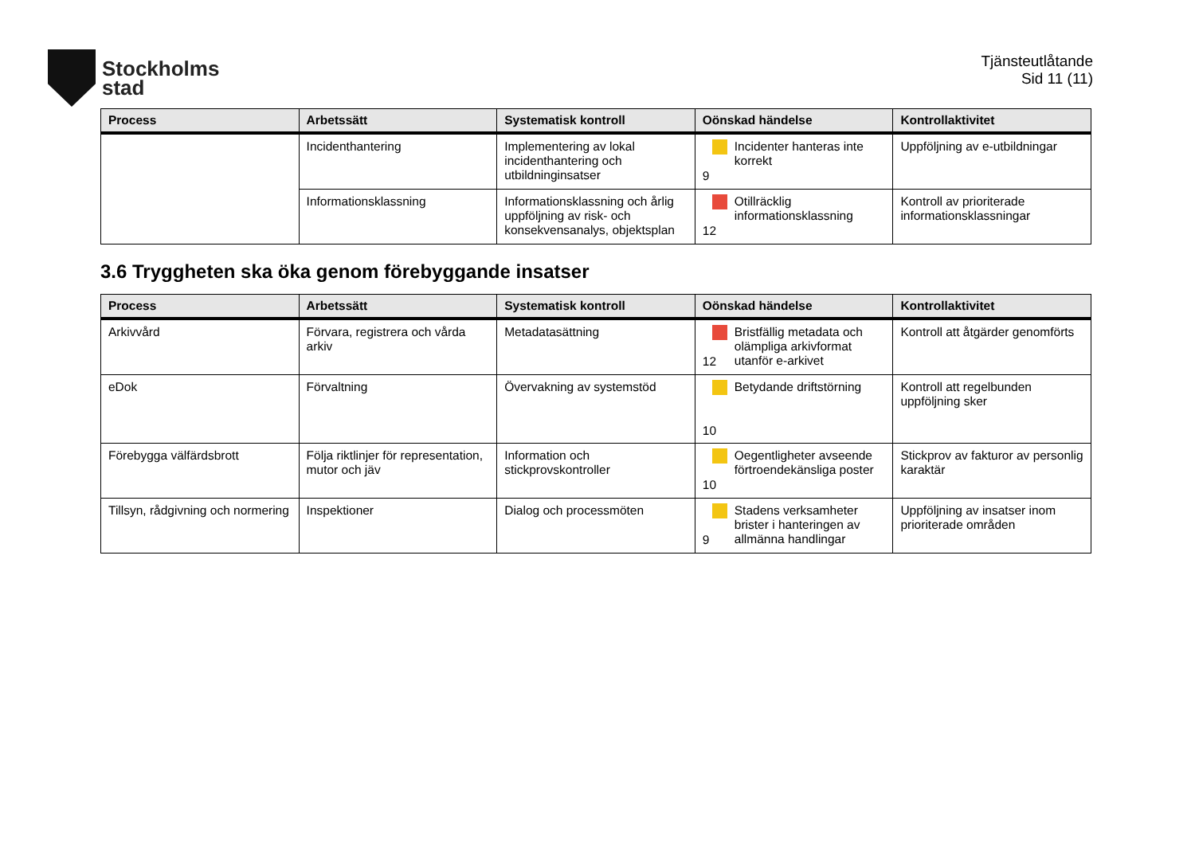Stockholms
stad
Tjänsteutlåtande
Sid 11 (11)
| Process | Arbetssätt | Systematisk kontroll | Oönskad händelse | Kontrollaktivitet |
| --- | --- | --- | --- | --- |
| | Incidenthantering | Implementering av lokal incidenthantering och utbildninginsatser | 9 Incidenter hanteras inte korrekt | Uppföljning av e-utbildningar |
| | Informationsklassning | Informationsklassning och årlig uppföljning av risk- och konsekvensanalys, objektsplan | 12 Otillräcklig informationsklassning | Kontroll av prioriterade informationsklassningar |
3.6 Tryggheten ska öka genom förebyggande insatser
| Process | Arbetssätt | Systematisk kontroll | Oönskad händelse | Kontrollaktivitet |
| --- | --- | --- | --- | --- |
| Arkivvård | Förvara, registrera och vårda arkiv | Metadatasättning | 12 Bristfällig metadata och olämpliga arkivformat utanför e-arkivet | Kontroll att åtgärder genomförts |
| eDok | Förvaltning | Övervakning av systemstöd | 10 Betydande driftstörning | Kontroll att regelbunden uppföljning sker |
| Förebygga välfärdsbrott | Följa riktlinjer för representation, mutor och jäv | Information och stickprovskontroller | 10 Oegentligheter avseende förtroendekänsliga poster | Stickprov av fakturor av personlig karaktär |
| Tillsyn, rådgivning och normering | Inspektioner | Dialog och processmöten | 9 Stadens verksamheter brister i hanteringen av allmänna handlingar | Uppföljning av insatser inom prioriterade områden |